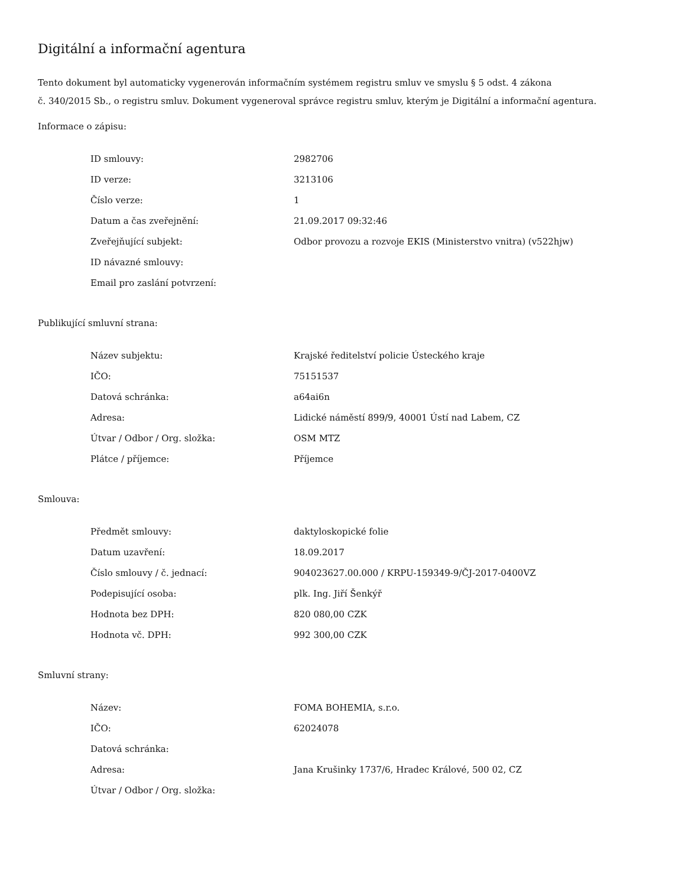Digitální a informační agentura
Tento dokument byl automaticky vygenerován informačním systémem registru smluv ve smyslu § 5 odst. 4 zákona
č. 340/2015 Sb., o registru smluv. Dokument vygeneroval správce registru smluv, kterým je Digitální a informační agentura.
Informace o zápisu:
| ID smlouvy: | 2982706 |
| ID verze: | 3213106 |
| Číslo verze: | 1 |
| Datum a čas zveřejnění: | 21.09.2017 09:32:46 |
| Zveřejňující subjekt: | Odbor provozu a rozvoje EKIS (Ministerstvo vnitra) (v522hjw) |
| ID návazné smlouvy: | |
| Email pro zaslání potvrzení: | |
Publikující smluvní strana:
| Název subjektu: | Krajské ředitelství policie Ústeckého kraje |
| IČO: | 75151537 |
| Datová schránka: | a64ai6n |
| Adresa: | Lidické náměstí 899/9, 40001 Ústí nad Labem, CZ |
| Útvar / Odbor / Org. složka: | OSM MTZ |
| Plátce / příjemce: | Příjemce |
Smlouva:
| Předmět smlouvy: | daktyloskopické folie |
| Datum uzavření: | 18.09.2017 |
| Číslo smlouvy / č. jednací: | 904023627.00.000 / KRPU-159349-9/ČJ-2017-0400VZ |
| Podepisující osoba: | plk. Ing. Jiří Šenkýř |
| Hodnota bez DPH: | 820 080,00 CZK |
| Hodnota vč. DPH: | 992 300,00 CZK |
Smluvní strany:
| Název: | FOMA BOHEMIA, s.r.o. |
| IČO: | 62024078 |
| Datová schránka: | |
| Adresa: | Jana Krušinky 1737/6, Hradec Králové, 500 02, CZ |
| Útvar / Odbor / Org. složka: | |